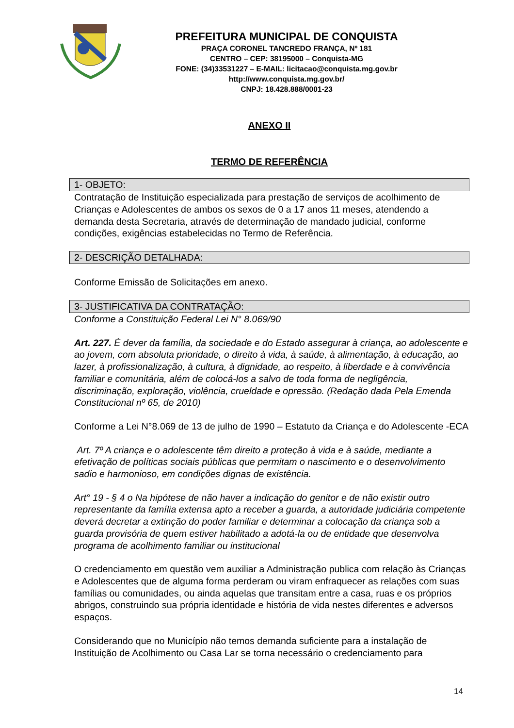PREFEITURA MUNICIPAL DE CONQUISTA
PRAÇA CORONEL TANCREDO FRANÇA, Nº 181
CENTRO – CEP: 38195000 – Conquista-MG
FONE: (34)33531227 – E-MAIL: licitacao@conquista.mg.gov.br
http://www.conquista.mg.gov.br/
CNPJ: 18.428.888/0001-23
ANEXO II
TERMO DE REFERÊNCIA
1- OBJETO:
Contratação de Instituição especializada para prestação de serviços de acolhimento de Crianças e Adolescentes de ambos os sexos de 0 a 17 anos 11 meses, atendendo a demanda desta Secretaria, através de determinação de mandado judicial, conforme condições, exigências estabelecidas no Termo de Referência.
2- DESCRIÇÃO DETALHADA:
Conforme Emissão de Solicitações em anexo.
3- JUSTIFICATIVA DA CONTRATAÇÃO:
Conforme a Constituição Federal Lei N° 8.069/90
Art. 227. É dever da família, da sociedade e do Estado assegurar à criança, ao adolescente e ao jovem, com absoluta prioridade, o direito à vida, à saúde, à alimentação, à educação, ao lazer, à profissionalização, à cultura, à dignidade, ao respeito, à liberdade e à convivência familiar e comunitária, além de colocá-los a salvo de toda forma de negligência, discriminação, exploração, violência, crueldade e opressão. (Redação dada Pela Emenda Constitucional nº 65, de 2010)
Conforme a Lei N°8.069 de 13 de julho de 1990 – Estatuto da Criança e do Adolescente -ECA
Art. 7º A criança e o adolescente têm direito a proteção à vida e à saúde, mediante a efetivação de políticas sociais públicas que permitam o nascimento e o desenvolvimento sadio e harmonioso, em condições dignas de existência.
Art° 19 - § 4 o Na hipótese de não haver a indicação do genitor e de não existir outro representante da família extensa apto a receber a guarda, a autoridade judiciária competente deverá decretar a extinção do poder familiar e determinar a colocação da criança sob a guarda provisória de quem estiver habilitado a adotá-la ou de entidade que desenvolva programa de acolhimento familiar ou institucional
O credenciamento em questão vem auxiliar a Administração publica com relação às Crianças e Adolescentes que de alguma forma perderam ou viram enfraquecer as relações com suas famílias ou comunidades, ou ainda aquelas que transitam entre a casa, ruas e os próprios abrigos, construindo sua própria identidade e história de vida nestes diferentes e adversos espaços.
Considerando que no Município não temos demanda suficiente para a instalação de Instituição de Acolhimento ou Casa Lar se torna necessário o credenciamento para
14